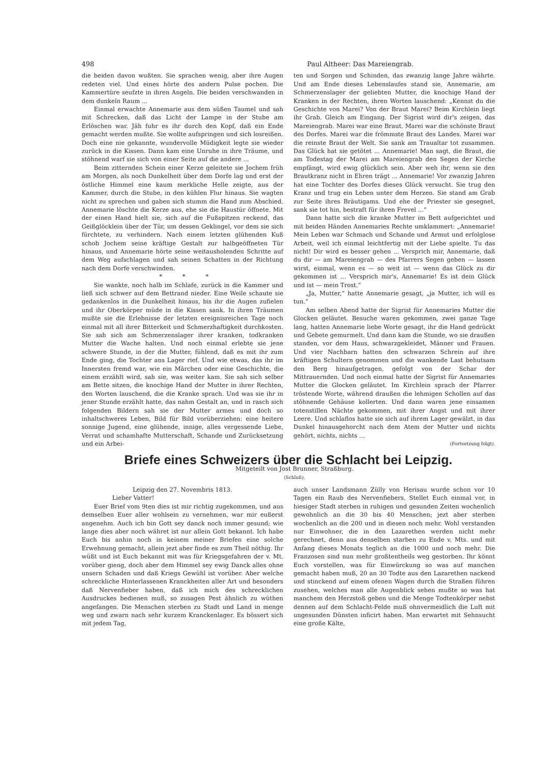498 Paul Altheer: Das Mareiengrab.
die beiden davon wußten. Sie sprachen wenig, aber ihre Augen redeten viel. Und eines hörte des andern Pulse pochen. Die Kammertüre seufzte in ihren Angeln. Die beiden verschwanden in dem dunkeln Raum ...
Einmal erwachte Annemarie aus dem süßen Taumel und sah mit Schrecken, daß das Licht der Lampe in der Stube am Erlöschen war. Jäh fuhr es ihr durch den Kopf, daß ein Ende gemacht werden mußte. Sie wollte aufspringen und sich losreißen. Doch eine nie gekannte, wundervolle Müdigkeit legte sie wieder zurück in die Kissen. Dann kam eine Unruhe in ihre Träume, und stöhnend warf sie sich von einer Seite auf die andere ...
Beim zitternden Schein einer Kerze geleitete sie Jochem früh am Morgen, als noch Dunkelheit über dem Dorfe lag und erst der östliche Himmel eine kaum merkliche Helle zeigte, aus der Kammer, durch die Stube, in den kühlen Flur hinaus. Sie wagten nicht zu sprechen und gaben sich stumm die Hand zum Abschied. Annemarie löschte die Kerze aus, ehe sie die Haustür öffnete. Mit der einen Hand hielt sie, sich auf die Fußspitzen reckend, das Geißglöcklein über der Tür, um dessen Geklingel, vor dem sie sich fürchtete, zu verhindern. Nach einem letzten glühenden Kuß schob Jochem seine kräftige Gestalt zur halbgeöffneten Tür hinaus, und Annemarie hörte seine weitausholenden Schritte auf dem Weg aufschlagen und sah seinen Schatten in der Richtung nach dem Dorfe verschwinden.
* * *
Sie wankte, noch halb im Schlafe, zurück in die Kammer und ließ sich schwer auf dem Bettrand nieder. Eine Weile schaute sie gedankenlos in die Dunkelheit hinaus, bis ihr die Augen zufielen und ihr Oberkörper müde in die Kissen sank. In ihren Träumen mußte sie die Erlebnisse der letzten ereignisreichen Tage noch einmal mit all ihrer Bitterkeit und Schmerzhaftigkeit durchkosten. Sie sah sich am Schmerzenslager ihrer kranken, todkranken Mutter die Wache halten. Und noch einmal erlebte sie jene schwere Stunde, in der die Mutter, fühlend, daß es mit ihr zum Ende ging, die Tochter ans Lager rief. Und wie etwas, das ihr im Innersten fremd war, wie ein Märchen oder eine Geschichte, die einem erzählt wird, sah sie, was weiter kam. Sie sah sich selber am Bette sitzen, die knochige Hand der Mutter in ihrer Rechten, den Worten lauschend, die die Kranke sprach. Und was sie ihr in jener Stunde erzählt hatte, das nahm Gestalt an, und in rasch sich folgenden Bildern sah sie der Mutter armes und doch so inhaltschweres Leben, Bild für Bild vorüberziehen: eine heitere sonnige Jugend, eine glühende, innige, alles vergessende Liebe, Verrat und schamhafte Mutterschaft, Schande und Zurücksetzung und ein Arbei-
ten und Sorgen und Schinden, das zwanzig lange Jahre währte. Und am Ende dieses Lebenslaufes stand sie, Annemarie, am Schmerzenslager der geliebten Mutter, die knochige Hand der Kranken in der Rechten, ihren Worten lauschend: „Kennst du die Geschichte von Marei? Von der Braut Marei? Beim Kirchlein liegt ihr Grab. Gleich am Eingang. Der Sigrist wird dir's zeigen, das Mareiengrab. Marei war eine Braut. Marei war die schönste Braut des Dorfes. Marei war die frömmste Braut des Landes. Marei war die reinste Braut der Welt. Sie sank am Traualtar tot zusammen. Das Glück hat sie getötet ... Annemarie! Man sagt, die Braut, die am Todestag der Marei am Mareiengrab den Segen der Kirche empfängt, wird ewig glücklich sein. Aber weh ihr, wenn sie den Brautkranz nicht in Ehren trägt ... Annemarie! Vor zwanzig Jahren hat eine Tochter des Dorfes dieses Glück versucht. Sie trug den Kranz und trug ein Leben unter dem Herzen. Sie stand am Grab zur Seite ihres Bräutigams. Und ehe der Priester sie gesegnet, sank sie tot hin, bestraft für ihren Frevel ...“
Dann hatte sich die kranke Mutter im Bett aufgerichtet und mit beiden Händen Annemaries Rechte umklammert: „Annemarie! Mein Leben war Schmach und Schande und Armut und erfolglose Arbeit, weil ich einmal leichtfertig mit der Liebe spielte. Tu das nicht! Dir wird es besser gehen ... Versprich mir, Annemarie, daß du dir — am Mareiengrab — des Pfarrers Segen geben — lassen wirst, einmal, wenn es — so weit ist — wenn das Glück zu dir gekommen ist ... Versprich mir's, Annemarie! Es ist dein Glück und ist — mein Trost.“
„Ja, Mutter,“ hatte Annemarie gesagt, „ja Mutter, ich will es tun.“
Am selben Abend hatte der Sigrist für Annemaries Mutter die Glocken geläutet. Besuche waren gekommen, zwei ganze Tage lang, hatten Annemarie liebe Worte gesagt, ihr die Hand gedrückt und Gebete gemurmelt. Und dann kam die Stunde, wo sie draußen standen, vor dem Haus, schwarzgekleidet, Männer und Frauen. Und vier Nachbarn hatten den schwarzen Schrein auf ihre kräftigen Schultern genommen und die wankende Last behutsam den Berg hinaufgetragen, gefolgt von der Schar der Mittrauernden. Und noch einmal hatte der Sigrist für Annemaries Mutter die Glocken geläutet. Im Kirchlein sprach der Pfarrer tröstende Worte, während draußen die lehmigen Schollen auf das stöhnende Gehäuse kollerten. Und dann waren jene einsamen totenstillen Nächte gekommen, mit ihrer Angst und mit ihrer Leere. Und schlaflos hatte sie sich auf ihrem Lager gewälzt, in das Dunkel hinausgehorcht nach dem Atem der Mutter und nichts gehört, nichts, nichts ...
(Fortsetzung folgt).
Briefe eines Schweizers über die Schlacht bei Leipzig.
Mitgeteilt von Jost Brunner, Straßburg.
(Schluß).
Leipzig den 27. Novembris 1813.
Lieber Vatter!
Euer Brief vom 9ten dies ist mir richtig zugekommen, und aus demselben Euer aller wohlsein zu vernehmen, war mir eußerst angenehm. Auch ich bin Gott sey danck noch immer gesund; wie lange dies aber noch währet ist nur allein Gott bekannt. Ich habe Euch bis anhin noch in keinem meiner Briefen eine solche Erwehnung gemacht, allein jezt aber finde es zum Theil nöthig. Ihr wüßt und ist Euch bekannt mit was für Kriegsgefahren der v. Mt. vorüber gieng, doch aber dem Himmel sey ewig Danck alles ohne unsern Schaden und daß Kriegs Gewühl ist vorüber. Aber welche schreckliche Hinterlassenen Kranckheiten aller Art und besonders daß Nervenfieber haben, daß ich mich des schrecklichen Ausdruckes bedienen muß, so zusagen Pest ähnlich zu wüthen angefangen. Die Menschen sterben zu Stadt und Land in menge weg und zwarn nach sehr kurzem Kranckenlager. Es bössert sich mit jedem Tag,
auch unser Landsmann Zülly von Herisau wurde schon vor 10 Tagen ein Raub des Nervenfiebers. Stellet Euch einmal vor, in hiesiger Stadt sterben in ruhigen und gesunden Zeiten wochenlich gewohnlich an die 30 bis 40 Menschen; jezt aber sterben wochenlich an die 200 und in diesen noch mehr. Wohl verstanden nur Einwohner, die in den Lazarethen werden nicht mehr gerechnet, denn aus denselben starben zu Ende v. Mts. und mit Anfang dieses Monats teglich an die 1000 und noch mehr. Die Franzosen sind nun mehr großtentheils weg gestorben. Ihr könnt Euch vorstellen, was für Einwürckung so was auf manchen gemacht haben muß, 20 an 30 Todte aus den Lazarethen nackend und stinckend auf einem ofenen Wagen durch die Straßen führen zusehen, welches man alle Augenblick sehen mußte so was hat manchem den Herzstoß geben und die Menge Todtenkörper nebst dennen auf dem Schlacht-Felde muß ohnvermeidlich die Luft mit ungesunden Dünsten inficirt haben. Man erwartet mit Sehnsucht eine große Kälte,